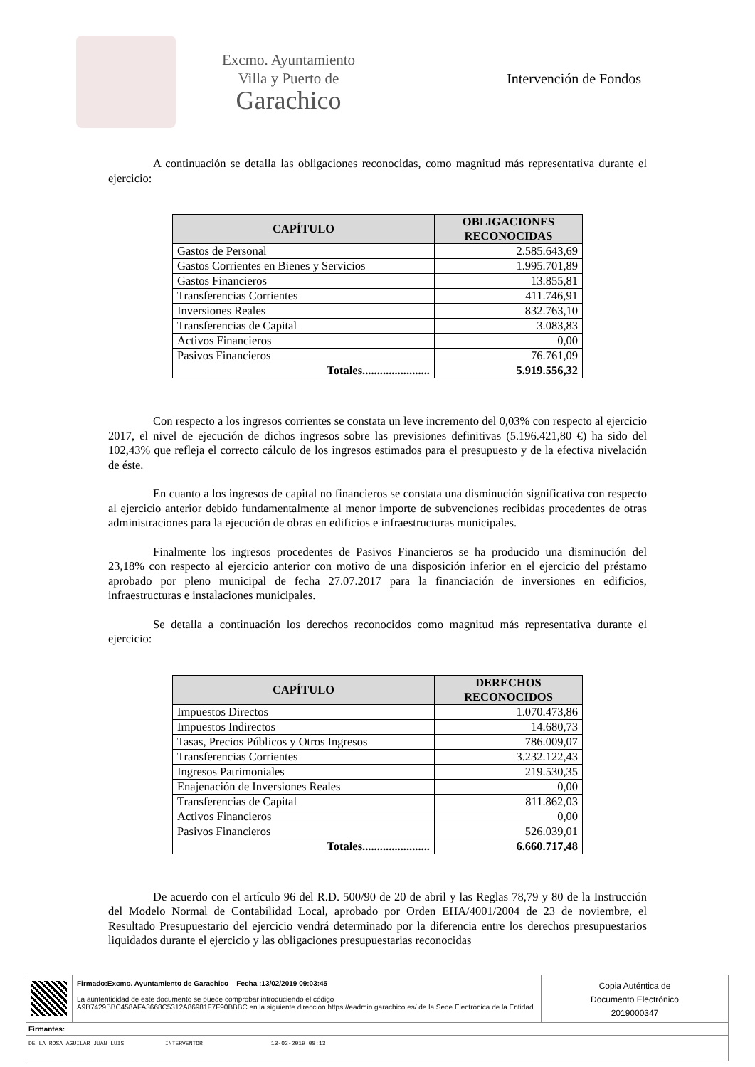Excmo. Ayuntamiento
Villa y Puerto de
Garachico
Intervención de Fondos
A continuación se detalla las obligaciones reconocidas, como magnitud más representativa durante el ejercicio:
| CAPÍTULO | OBLIGACIONES RECONOCIDAS |
| --- | --- |
| Gastos de Personal | 2.585.643,69 |
| Gastos Corrientes en Bienes y Servicios | 1.995.701,89 |
| Gastos Financieros | 13.855,81 |
| Transferencias Corrientes | 411.746,91 |
| Inversiones Reales | 832.763,10 |
| Transferencias de Capital | 3.083,83 |
| Activos Financieros | 0,00 |
| Pasivos Financieros | 76.761,09 |
| Totales....................... | 5.919.556,32 |
Con respecto a los ingresos corrientes se constata un leve incremento del 0,03% con respecto al ejercicio 2017, el nivel de ejecución de dichos ingresos sobre las previsiones definitivas (5.196.421,80 €) ha sido del 102,43% que refleja el correcto cálculo de los ingresos estimados para el presupuesto y de la efectiva nivelación de éste.
En cuanto a los ingresos de capital no financieros se constata una disminución significativa con respecto al ejercicio anterior debido fundamentalmente al menor importe de subvenciones recibidas procedentes de otras administraciones para la ejecución de obras en edificios e infraestructuras municipales.
Finalmente los ingresos procedentes de Pasivos Financieros se ha producido una disminución del 23,18% con respecto al ejercicio anterior con motivo de una disposición inferior en el ejercicio del préstamo aprobado por pleno municipal de fecha 27.07.2017 para la financiación de inversiones en edificios, infraestructuras e instalaciones municipales.
Se detalla a continuación los derechos reconocidos como magnitud más representativa durante el ejercicio:
| CAPÍTULO | DERECHOS RECONOCIDOS |
| --- | --- |
| Impuestos Directos | 1.070.473,86 |
| Impuestos Indirectos | 14.680,73 |
| Tasas, Precios Públicos y Otros Ingresos | 786.009,07 |
| Transferencias Corrientes | 3.232.122,43 |
| Ingresos Patrimoniales | 219.530,35 |
| Enajenación de Inversiones Reales | 0,00 |
| Transferencias de Capital | 811.862,03 |
| Activos Financieros | 0,00 |
| Pasivos Financieros | 526.039,01 |
| Totales....................... | 6.660.717,48 |
De acuerdo con el artículo 96 del R.D. 500/90 de 20 de abril y las Reglas 78,79 y 80 de la Instrucción del Modelo Normal de Contabilidad Local, aprobado por Orden EHA/4001/2004 de 23 de noviembre, el Resultado Presupuestario del ejercicio vendrá determinado por la diferencia entre los derechos presupuestarios liquidados durante el ejercicio y las obligaciones presupuestarias reconocidas
Firmado:Excmo. Ayuntamiento de Garachico Fecha :13/02/2019 09:03:45
La auntenticidad de este documento se puede comprobar introduciendo el código
A9B7429BBC458AFA3668C5312A86981F7F90BBBC en la siguiente dirección https://eadmin.garachico.es/ de la Sede Electrónica de la Entidad.
Copia Auténtica de
Documento Electrónico
2019000347
Firmantes:
DE LA ROSA AGUILAR JUAN LUIS INTERVENTOR 13-02-2019 08:13